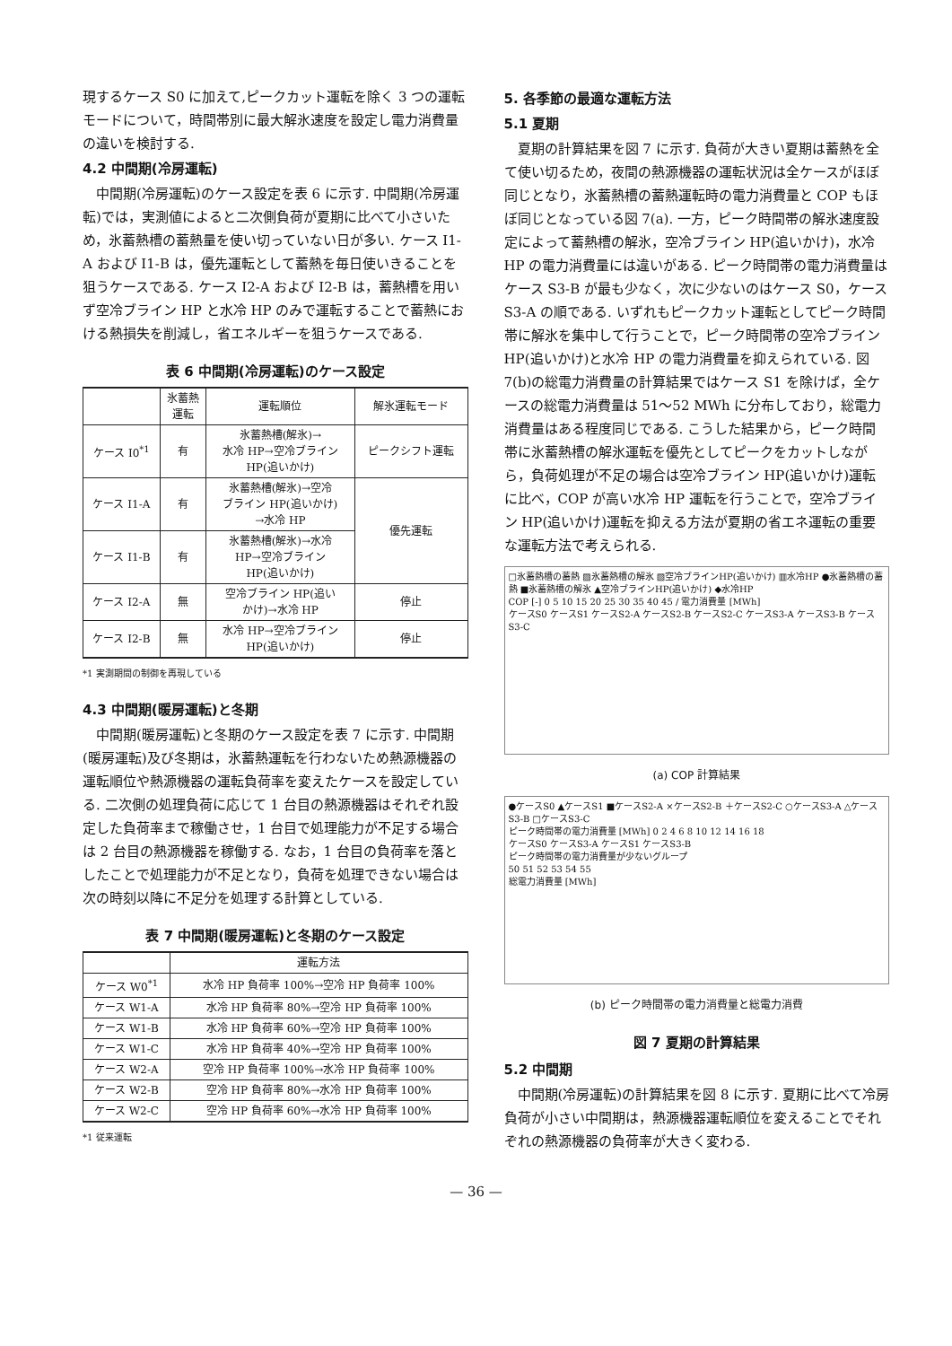現するケース S0 に加えて,ピークカット運転を除く 3 つの運転モードについて，時間帯別に最大解氷速度を設定し電力消費量の違いを検討する.
4.2 中間期(冷房運転)
中間期(冷房運転)のケース設定を表 6 に示す. 中間期(冷房運転)では，実測値によると二次側負荷が夏期に比べて小さいため，氷蓄熱槽の蓄熱量を使い切っていない日が多い. ケース I1-A および I1-B は，優先運転として蓄熱を毎日使いきることを狙うケースである. ケース I2-A および I2-B は，蓄熱槽を用いず空冷ブライン HP と水冷 HP のみで運転することで蓄熱における熱損失を削減し，省エネルギーを狙うケースである.
表 6 中間期(冷房運転)のケース設定
| | 氷蓄熱 運転 | 運転順位 | 解氷運転モード |
| --- | --- | --- | --- |
| ケース I0<sup>*1</sup> | 有 | 氷蓄熱槽(解氷)→ 水冷 HP→空冷ブライン HP(追いかけ) | ピークシフト運転 |
| ケース I1-A | 有 | 氷蓄熱槽(解氷)→空冷 ブライン HP(追いかけ) →水冷 HP | 優先運転 |
| ケース I1-B | 有 | 氷蓄熱槽(解氷)→水冷 HP→空冷ブライン HP(追いかけ) | |
| ケース I2-A | 無 | 空冷ブライン HP(追い かけ)→水冷 HP | 停止 |
| ケース I2-B | 無 | 水冷 HP→空冷ブライン HP(追いかけ) | 停止 |
*1 実測期間の制御を再現している
4.3 中間期(暖房運転)と冬期
中間期(暖房運転)と冬期のケース設定を表 7 に示す. 中間期(暖房運転)及び冬期は，氷蓄熱運転を行わないため熱源機器の運転順位や熱源機器の運転負荷率を変えたケースを設定している. 二次側の処理負荷に応じて 1 台目の熱源機器はそれぞれ設定した負荷率まで稼働させ，1 台目で処理能力が不足する場合は 2 台目の熱源機器を稼働する. なお，1 台目の負荷率を落としたことで処理能力が不足となり，負荷を処理できない場合は次の時刻以降に不足分を処理する計算としている.
表 7 中間期(暖房運転)と冬期のケース設定
| | 運転方法 |
| --- | --- |
| ケース W0<sup>*1</sup> | 水冷 HP 負荷率 100%→空冷 HP 負荷率 100% |
| ケース W1-A | 水冷 HP 負荷率 80%→空冷 HP 負荷率 100% |
| ケース W1-B | 水冷 HP 負荷率 60%→空冷 HP 負荷率 100% |
| ケース W1-C | 水冷 HP 負荷率 40%→空冷 HP 負荷率 100% |
| ケース W2-A | 空冷 HP 負荷率 100%→水冷 HP 負荷率 100% |
| ケース W2-B | 空冷 HP 負荷率 80%→水冷 HP 負荷率 100% |
| ケース W2-C | 空冷 HP 負荷率 60%→水冷 HP 負荷率 100% |
*1 従来運転
5. 各季節の最適な運転方法
5.1 夏期
夏期の計算結果を図 7 に示す. 負荷が大きい夏期は蓄熱を全て使い切るため，夜間の熱源機器の運転状況は全ケースがほぼ同じとなり，氷蓄熱槽の蓄熱運転時の電力消費量と COP もほぼ同じとなっている図 7(a). 一方，ピーク時間帯の解氷速度設定によって蓄熱槽の解氷，空冷ブライン HP(追いかけ)，水冷 HP の電力消費量には違いがある. ピーク時間帯の電力消費量はケース S3-B が最も少なく，次に少ないのはケース S0，ケース S3-A の順である. いずれもピークカット運転としてピーク時間帯に解氷を集中して行うことで，ピーク時間帯の空冷ブライン HP(追いかけ)と水冷 HP の電力消費量を抑えられている. 図 7(b)の総電力消費量の計算結果ではケース S1 を除けば，全ケースの総電力消費量は 51～52 MWh に分布しており，総電力消費量はある程度同じである. こうした結果から，ピーク時間帯に氷蓄熱槽の解氷運転を優先としてピークをカットしながら，負荷処理が不足の場合は空冷ブライン HP(追いかけ)運転に比べ，COP が高い水冷 HP 運転を行うことで，空冷ブライン HP(追いかけ)運転を抑える方法が夏期の省エネ運転の重要な運転方法で考えられる.
□氷蓄熱槽の蓄熱 ▨氷蓄熱槽の解氷 ▧空冷ブラインHP(追いかけ) ▥水冷HP ●氷蓄熱槽の蓄熱 ■氷蓄熱槽の解氷 ▲空冷ブラインHP(追いかけ) ◆水冷HP
COP [-] 0 5 10 15 20 25 30 35 40 45 / 電力消費量 [MWh]
ケースS0 ケースS1 ケースS2-A ケースS2-B ケースS2-C ケースS3-A ケースS3-B ケースS3-C
(a) COP 計算結果
●ケースS0 ▲ケースS1 ■ケースS2-A ×ケースS2-B ＋ケースS2-C ○ケースS3-A △ケースS3-B □ケースS3-C
ピーク時間帯の電力消費量 [MWh] 0 2 4 6 8 10 12 14 16 18
ケースS0 ケースS3-A ケースS1 ケースS3-B
ピーク時間帯の電力消費量が少ないグループ
50 51 52 53 54 55
総電力消費量 [MWh]
(b) ピーク時間帯の電力消費量と総電力消費
図 7 夏期の計算結果
5.2 中間期
中間期(冷房運転)の計算結果を図 8 に示す. 夏期に比べて冷房負荷が小さい中間期は，熱源機器運転順位を変えることでそれぞれの熱源機器の負荷率が大きく変わる.
— 36 —